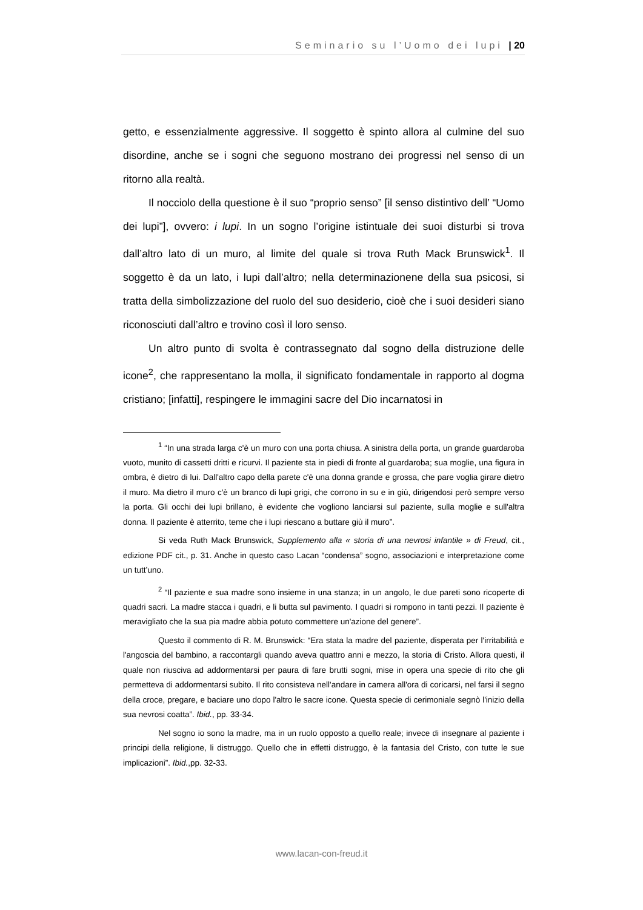Seminario su l’Uomo dei lupi | 20
getto, e essenzialmente aggressive. Il soggetto è spinto allora al culmine del suo disordine, anche se i sogni che seguono mostrano dei progressi nel senso di un ritorno alla realtà.
Il nocciolo della questione è il suo “proprio senso” [il senso distintivo dell’ “Uomo dei lupi”], ovvero: i lupi. In un sogno l’origine istintuale dei suoi disturbi si trova dall’altro lato di un muro, al limite del quale si trova Ruth Mack Brunswick<sup>1</sup>. Il soggetto è da un lato, i lupi dall’altro; nella determinazione­ne della sua psicosi, si tratta della simbolizzazione del ruolo del suo desiderio, cioè che i suoi desideri siano riconosciuti dall’altro e trovino così il loro senso.
Un altro punto di svolta è contrassegnato dal sogno della distruzione delle icone<sup>2</sup>, che rappresentano la molla, il significato fondamentale in rapporto al dogma cristiano; [infatti], respingere le immagini sacre del Dio incarnatosi in
<sup>1</sup> “In una strada larga c'è un muro con una porta chiusa. A sinistra della porta, un grande guardaroba vuoto, munito di cassetti dritti e ricurvi. Il paziente sta in piedi di fronte al guardaroba; sua moglie, una figura in ombra, è dietro di lui. Dall'altro capo della parete c'è una donna grande e grossa, che pare voglia girare dietro il muro. Ma dietro il muro c'è un branco di lupi grigi, che corrono in su e in giù, dirigendosi però sempre verso la porta. Gli occhi dei lupi brillano, è evidente che vogliono lanciarsi sul paziente, sulla moglie e sull'altra donna. Il paziente è atterrito, teme che i lupi riescano a buttare giù il muro”.
Si veda Ruth Mack Brunswick, Supplemento alla « storia di una nevrosi infantile » di Freud, cit., edizione PDF cit., p. 31. Anche in questo caso Lacan “condensa” sogno, associazioni e interpretazione come un tutt’uno.
<sup>2</sup> “Il paziente e sua madre sono insieme in una stanza; in un angolo, le due pareti sono ricoperte di quadri sacri. La madre stacca i quadri, e li butta sul pavimento. I quadri si rompono in tanti pezzi. Il paziente è meravigliato che la sua pia madre abbia potuto commettere un'azione del genere”.
Questo il commento di R. M. Brunswick: “Era stata la madre del paziente, disperata per l'irritabilità e l'angoscia del bambino, a raccontargli quando aveva quattro anni e mezzo, la storia di Cristo. Allora questi, il quale non riusciva ad addormentarsi per paura di fare brutti sogni, mise in opera una specie di rito che gli permetteva di addormentarsi subito. Il rito consisteva nell'andare in camera all'ora di coricarsi, nel farsi il segno della croce, pregare, e baciare uno dopo l'altro le sacre icone. Questa specie di cerimoniale segnò l'inizio della sua nevrosi coatta”. Ibid., pp. 33-34.
Nel sogno io sono la madre, ma in un ruolo opposto a quello reale; invece di insegnare al paziente i principi della religione, li distruggo. Quello che in effetti distruggo, è la fantasia del Cristo, con tutte le sue implicazioni”. Ibid.,pp. 32-33.
www.lacan-con-freud.it